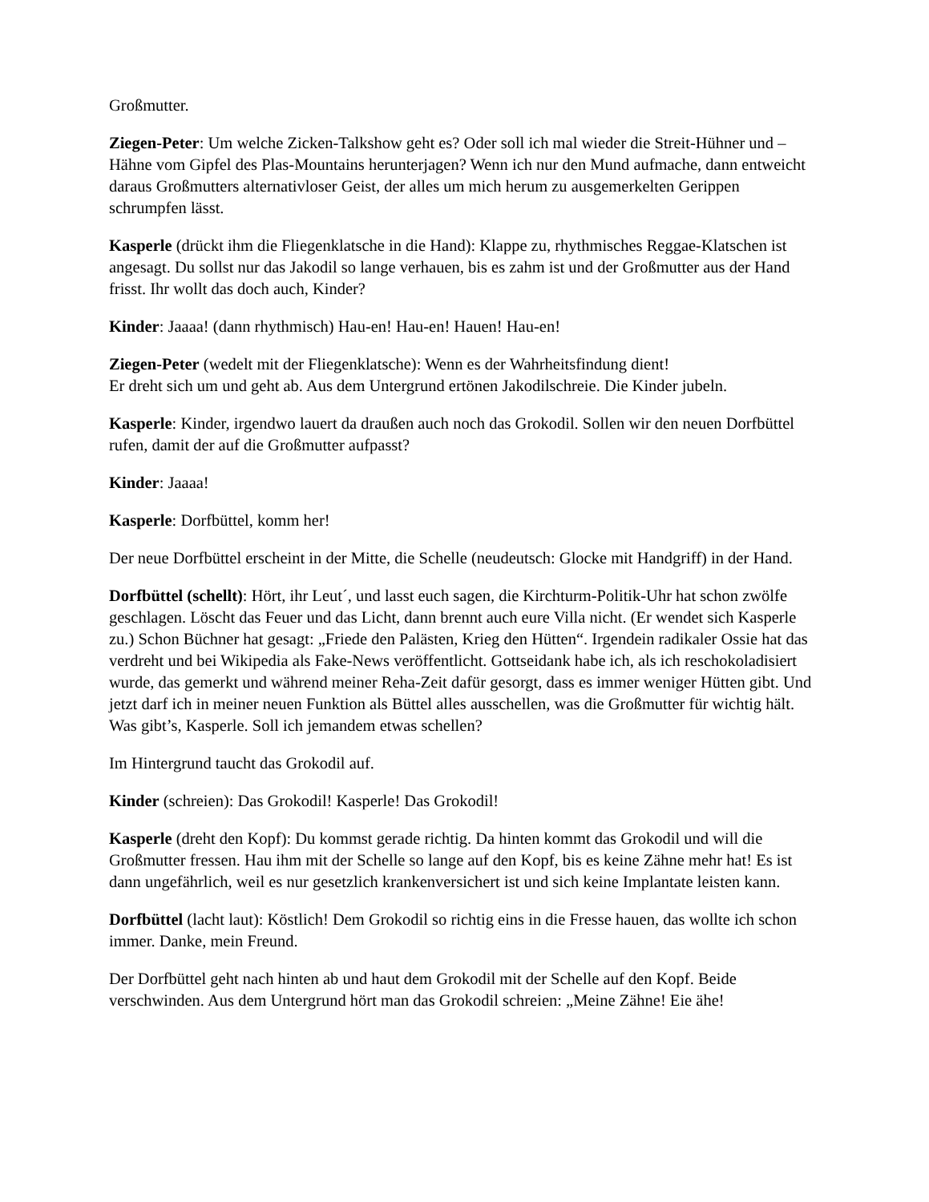Großmutter.
Ziegen-Peter: Um welche Zicken-Talkshow geht es? Oder soll ich mal wieder die Streit-Hühner und –Hähne vom Gipfel des Plas-Mountains herunterjagen? Wenn ich nur den Mund aufmache, dann entweicht daraus Großmutters alternativloser Geist, der alles um mich herum zu ausgemerkelten Gerippen schrumpfen lässt.
Kasperle (drückt ihm die Fliegenklatsche in die Hand): Klappe zu, rhythmisches Reggae-Klatschen ist angesagt. Du sollst nur das Jakodil so lange verhauen, bis es zahm ist und der Großmutter aus der Hand frisst. Ihr wollt das doch auch, Kinder?
Kinder: Jaaaa! (dann rhythmisch) Hau-en! Hau-en! Hauen! Hau-en!
Ziegen-Peter (wedelt mit der Fliegenklatsche): Wenn es der Wahrheitsfindung dient!
Er dreht sich um und geht ab. Aus dem Untergrund ertönen Jakodilschreie. Die Kinder jubeln.
Kasperle: Kinder, irgendwo lauert da draußen auch noch das Grokodil. Sollen wir den neuen Dorfbüttel rufen, damit der auf die Großmutter aufpasst?
Kinder: Jaaaa!
Kasperle: Dorfbüttel, komm her!
Der neue Dorfbüttel erscheint in der Mitte, die Schelle (neudeutsch: Glocke mit Handgriff) in der Hand.
Dorfbüttel (schellt): Hört, ihr Leut´, und lasst euch sagen, die Kirchturm-Politik-Uhr hat schon zwölfe geschlagen. Löscht das Feuer und das Licht, dann brennt auch eure Villa nicht. (Er wendet sich Kasperle zu.) Schon Büchner hat gesagt: „Friede den Palästen, Krieg den Hütten“. Irgendein radikaler Ossie hat das verdreht und bei Wikipedia als Fake-News veröffentlicht. Gottseidank habe ich, als ich reschokoladisiert wurde, das gemerkt und während meiner Reha-Zeit dafür gesorgt, dass es immer weniger Hütten gibt. Und jetzt darf ich in meiner neuen Funktion als Büttel alles ausschellen, was die Großmutter für wichtig hält. Was gibt’s, Kasperle. Soll ich jemandem etwas schellen?
Im Hintergrund taucht das Grokodil auf.
Kinder (schreien): Das Grokodil! Kasperle! Das Grokodil!
Kasperle (dreht den Kopf): Du kommst gerade richtig. Da hinten kommt das Grokodil und will die Großmutter fressen. Hau ihm mit der Schelle so lange auf den Kopf, bis es keine Zähne mehr hat! Es ist dann ungefährlich, weil es nur gesetzlich krankenversichert ist und sich keine Implantate leisten kann.
Dorfbüttel (lacht laut): Köstlich! Dem Grokodil so richtig eins in die Fresse hauen, das wollte ich schon immer. Danke, mein Freund.
Der Dorfbüttel geht nach hinten ab und haut dem Grokodil mit der Schelle auf den Kopf. Beide verschwinden. Aus dem Untergrund hört man das Grokodil schreien: „Meine Zähne! Eie ähe!